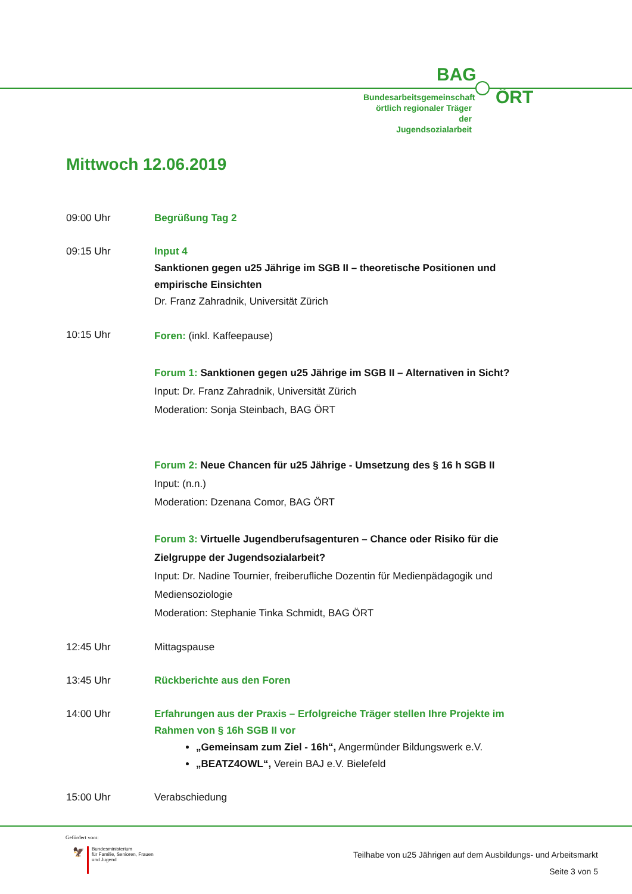BAG
Bundesarbeitsgemeinschaft
örtlich regionaler Träger der
Jugendsozialarbeit
ÖRT
Mittwoch 12.06.2019
09:00 Uhr Begrüßung Tag 2
09:15 Uhr Input 4
Sanktionen gegen u25 Jährige im SGB II – theoretische Positionen und empirische Einsichten
Dr. Franz Zahradnik, Universität Zürich
10:15 Uhr
Foren: (inkl. Kaffeepause)
Forum 1: Sanktionen gegen u25 Jährige im SGB II – Alternativen in Sicht?
Input: Dr. Franz Zahradnik, Universität Zürich
Moderation: Sonja Steinbach, BAG ÖRT
Forum 2: Neue Chancen für u25 Jährige - Umsetzung des § 16 h SGB II
Input: (n.n.)
Moderation: Dzenana Comor, BAG ÖRT
Forum 3: Virtuelle Jugendberufsagenturen – Chance oder Risiko für die Zielgruppe der Jugendsozialarbeit?
Input: Dr. Nadine Tournier, freiberufliche Dozentin für Medienpädagogik und Mediensoziologie
Moderation: Stephanie Tinka Schmidt, BAG ÖRT
12:45 Uhr Mittagspause
13:45 Uhr Rückberichte aus den Foren
14:00 Uhr Erfahrungen aus der Praxis – Erfolgreiche Träger stellen Ihre Projekte im Rahmen von § 16h SGB II vor
„Gemeinsam zum Ziel - 16h“, Angermünder Bildungswerk e.V.
„BEATZ4OWL“, Verein BAJ e.V. Bielefeld
15:00 Uhr Verabschiedung
Gefördert vom:
🦅
Bundesministerium
für Familie, Senioren, Frauen
und Jugend
Teilhabe von u25 Jährigen auf dem Ausbildungs- und Arbeitsmarkt
Seite 3 von 5